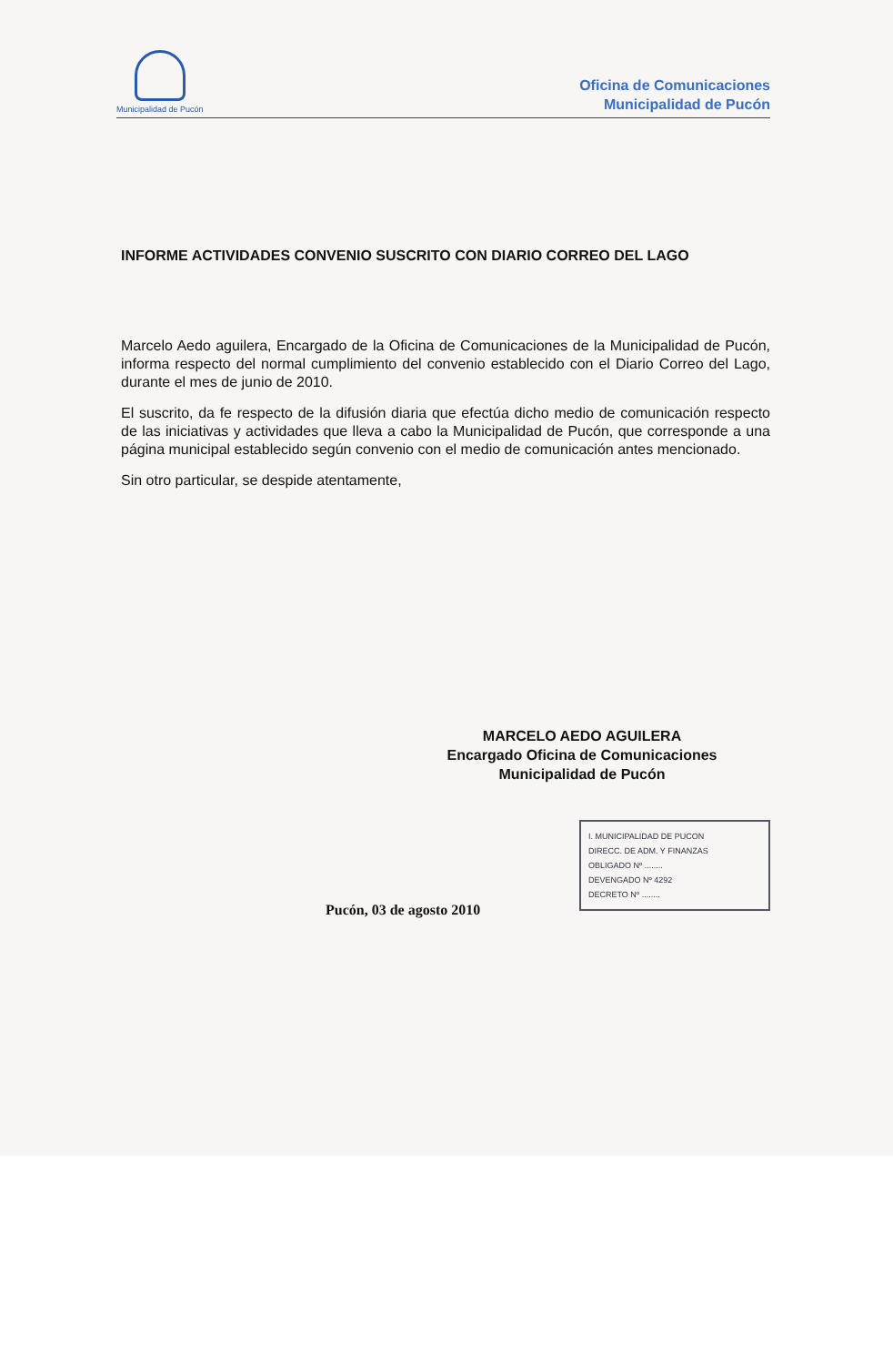Municipalidad de Pucón
Oficina de Comunicaciones
Municipalidad de Pucón
INFORME ACTIVIDADES CONVENIO SUSCRITO CON DIARIO CORREO DEL LAGO
Marcelo Aedo aguilera, Encargado de la Oficina de Comunicaciones de la Municipalidad de Pucón, informa respecto del normal cumplimiento del convenio establecido con el Diario Correo del Lago, durante el mes de junio de 2010.
El suscrito, da fe respecto de la difusión diaria que efectúa dicho medio de comunicación respecto de las iniciativas y actividades que lleva a cabo la Municipalidad de Pucón, que corresponde a una página municipal establecido según convenio con el medio de comunicación antes mencionado.
Sin otro particular, se despide atentamente,
MARCELO AEDO AGUILERA
Encargado Oficina de Comunicaciones
Municipalidad de Pucón
I. MUNICIPALIDAD DE PUCON
DIRECC. DE ADM. Y FINANZAS
OBLIGADO Nº ........
DEVENGADO Nº 4292
DECRETO Nº ........
Pucón, 03 de agosto 2010